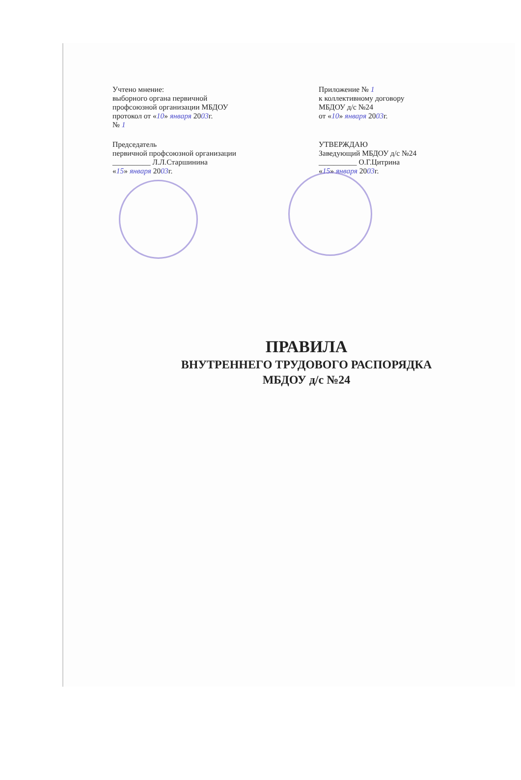Учтено мнение:
выборного органа первичной
профсоюзной организации МБДОУ
протокол от «10» января 2003г.
№ 1
Председатель
первичной профсоюзной организации
__________ Л.Л.Старшинина
«15» января 2003г.
Приложение № 1
к коллективному договору
МБДОУ д/с №24
от «10» января 2003г.
УТВЕРЖДАЮ
Заведующий МБДОУ д/с №24
__________ О.Г.Цитрина
«15» января 2003г.
ПРАВИЛА
ВНУТРЕННЕГО ТРУДОВОГО РАСПОРЯДКА
МБДОУ д/с №24